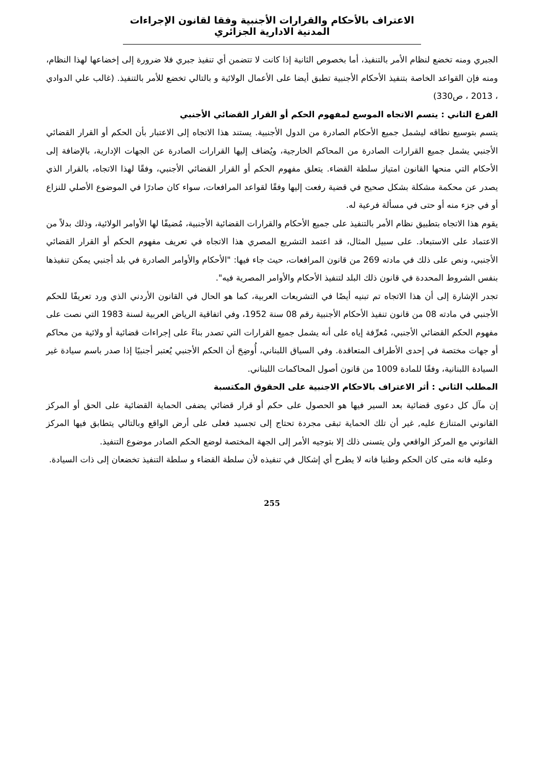الاعتراف بالأحكام والقرارات الأجنبية وفقا لقانون الإجراءات المدنية الادارية الجزائري
الجبري ومنه تخضع لنظام الأمر بالتنفيذ، أما بخصوص الثانية إذا كانت لا تتضمن أي تنفيذ جبري فلا ضرورة إلى إخضاعها لهذا النظام، ومنه فإن القواعد الخاصة بتنفيذ الأحكام الأجنبية تطبق أيضا على الأعمال الولائية و بالتالي تخضع للأمر بالتنفيذ. (غالب علي الدوادي ، 2013 ، ص330)
الفرع الثاني : يتسم الاتجاه الموسع لمفهوم الحكم أو القرار القضائي الأجنبي
يتسم بتوسيع نطاقه ليشمل جميع الأحكام الصادرة من الدول الأجنبية. يستند هذا الاتجاه إلى الاعتبار بأن الحكم أو القرار القضائي الأجنبي يشمل جميع القرارات الصادرة من المحاكم الخارجية، ويُضاف إليها القرارات الصادرة عن الجهات الإدارية، بالإضافة إلى الأحكام التي منحها القانون امتياز سلطة القضاء. يتعلق مفهوم الحكم أو القرار القضائي الأجنبي، وفقًا لهذا الاتجاه، بالقرار الذي يصدر عن محكمة مشكلة بشكل صحيح في قضية رفعت إليها وفقًا لقواعد المرافعات، سواء كان صادرًا في الموضوع الأصلي للنزاع أو في جزء منه أو حتى في مسألة فرعية له.
يقوم هذا الاتجاه بتطبيق نظام الأمر بالتنفيذ على جميع الأحكام والقرارات القضائية الأجنبية، مُضيفًا لها الأوامر الولائية، وذلك بدلاً من الاعتماد على الاستبعاد. على سبيل المثال، قد اعتمد التشريع المصري هذا الاتجاه في تعريف مفهوم الحكم أو القرار القضائي الأجنبي، ونص على ذلك في مادته 269 من قانون المرافعات، حيث جاء فيها: "الأحكام والأوامر الصادرة في بلد أجنبي يمكن تنفيذها بنفس الشروط المحددة في قانون ذلك البلد لتنفيذ الأحكام والأوامر المصرية فيه".
تجدر الإشارة إلى أن هذا الاتجاه تم تبنيه أيضًا في التشريعات العربية، كما هو الحال في القانون الأردني الذي ورد تعريفًا للحكم الأجنبي في مادته 08 من قانون تنفيذ الأحكام الأجنبية رقم 08 سنة 1952، وفي اتفاقية الرياض العربية لسنة 1983 التي نصت على مفهوم الحكم القضائي الأجنبي، مُعرِّفة إياه على أنه يشمل جميع القرارات التي تصدر بناءً على إجراءات قضائية أو ولائية من محاكم أو جهات مختصة في إحدى الأطراف المتعاقدة. وفي السياق اللبناني، أُوضِحَ أن الحكم الأجنبي يُعتبر أجنبيًا إذا صدر باسم سيادة غير السيادة اللبنانية، وفقًا للمادة 1009 من قانون أصول المحاكمات اللبناني.
المطلب الثاني : أثر الاعتراف بالاحكام الاجنبية على الحقوق المكتسبة
إن مآل كل دعوى قضائية بعد السير فيها هو الحصول على حكم أو قرار قضائي يضفى الحماية القضائية على الحق أو المركز القانوني المتنازع عليه, غير أن تلك الحماية تبقى مجردة تحتاج إلى تجسيد فعلى على أرض الواقع وبالتالي يتطابق فيها المركز القانوني مع المركز الواقعي ولن يتسنى ذلك إلا بتوجيه الأمر إلى الجهة المختصة لوضع الحكم الصادر موضوع التنفيذ.
وعليه فانه متى كان الحكم وطنيا فانه لا يطرح أي إشكال في تنفيذه لأن سلطة القضاء و سلطة التنفيذ تخضعان إلى ذات السيادة.
255